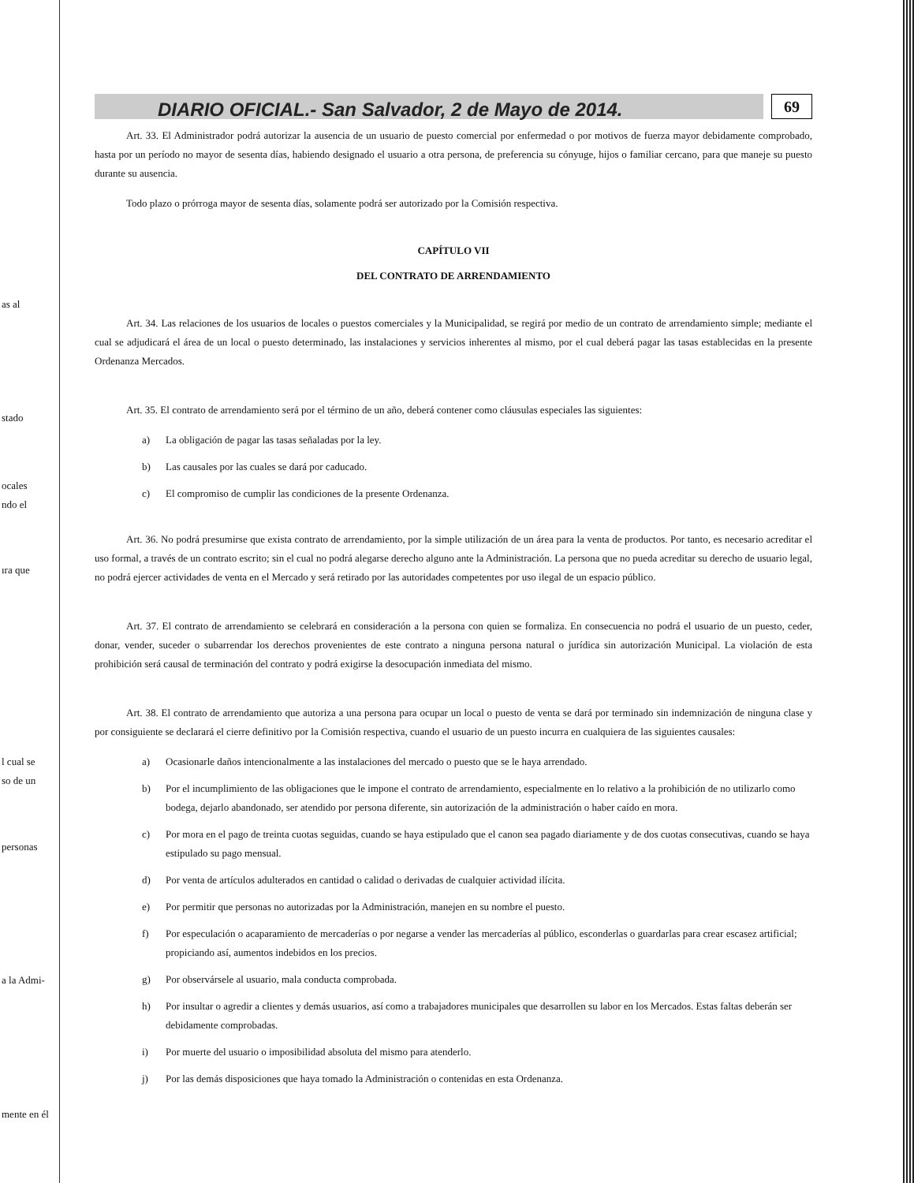as al
stado
ocales
ndo el
ıra que
l cual se
so de un
personas
a la Admi-
mente en él
DIARIO OFICIAL.- San Salvador, 2 de Mayo de 2014.
69
Art. 33. El Administrador podrá autorizar la ausencia de un usuario de puesto comercial por enfermedad o por motivos de fuerza mayor debidamente comprobado, hasta por un período no mayor de sesenta días, habiendo designado el usuario a otra persona, de preferencia su cónyuge, hijos o familiar cercano, para que maneje su puesto durante su ausencia.
Todo plazo o prórroga mayor de sesenta días, solamente podrá ser autorizado por la Comisión respectiva.
CAPÍTULO VII
DEL CONTRATO DE ARRENDAMIENTO
Art. 34. Las relaciones de los usuarios de locales o puestos comerciales y la Municipalidad, se regirá por medio de un contrato de arrendamiento simple; mediante el cual se adjudicará el área de un local o puesto determinado, las instalaciones y servicios inherentes al mismo, por el cual deberá pagar las tasas establecidas en la presente Ordenanza Mercados.
Art. 35. El contrato de arrendamiento será por el término de un año, deberá contener como cláusulas especiales las siguientes:
a) La obligación de pagar las tasas señaladas por la ley.
b) Las causales por las cuales se dará por caducado.
c) El compromiso de cumplir las condiciones de la presente Ordenanza.
Art. 36. No podrá presumirse que exista contrato de arrendamiento, por la simple utilización de un área para la venta de productos. Por tanto, es necesario acreditar el uso formal, a través de un contrato escrito; sin el cual no podrá alegarse derecho alguno ante la Administración. La persona que no pueda acreditar su derecho de usuario legal, no podrá ejercer actividades de venta en el Mercado y será retirado por las autoridades competentes por uso ilegal de un espacio público.
Art. 37. El contrato de arrendamiento se celebrará en consideración a la persona con quien se formaliza. En consecuencia no podrá el usuario de un puesto, ceder, donar, vender, suceder o subarrendar los derechos provenientes de este contrato a ninguna persona natural o jurídica sin autorización Municipal. La violación de esta prohibición será causal de terminación del contrato y podrá exigirse la desocupación inmediata del mismo.
Art. 38. El contrato de arrendamiento que autoriza a una persona para ocupar un local o puesto de venta se dará por terminado sin indemnización de ninguna clase y por consiguiente se declarará el cierre definitivo por la Comisión respectiva, cuando el usuario de un puesto incurra en cualquiera de las siguientes causales:
a) Ocasionarle daños intencionalmente a las instalaciones del mercado o puesto que se le haya arrendado.
b) Por el incumplimiento de las obligaciones que le impone el contrato de arrendamiento, especialmente en lo relativo a la prohibición de no utilizarlo como bodega, dejarlo abandonado, ser atendido por persona diferente, sin autorización de la administración o haber caído en mora.
c) Por mora en el pago de treinta cuotas seguidas, cuando se haya estipulado que el canon sea pagado diariamente y de dos cuotas consecutivas, cuando se haya estipulado su pago mensual.
d) Por venta de artículos adulterados en cantidad o calidad o derivadas de cualquier actividad ilícita.
e) Por permitir que personas no autorizadas por la Administración, manejen en su nombre el puesto.
f) Por especulación o acaparamiento de mercaderías o por negarse a vender las mercaderías al público, esconderlas o guardarlas para crear escasez artificial; propiciando así, aumentos indebidos en los precios.
g) Por observársele al usuario, mala conducta comprobada.
h) Por insultar o agredir a clientes y demás usuarios, así como a trabajadores municipales que desarrollen su labor en los Mercados. Estas faltas deberán ser debidamente comprobadas.
i) Por muerte del usuario o imposibilidad absoluta del mismo para atenderlo.
j) Por las demás disposiciones que haya tomado la Administración o contenidas en esta Ordenanza.